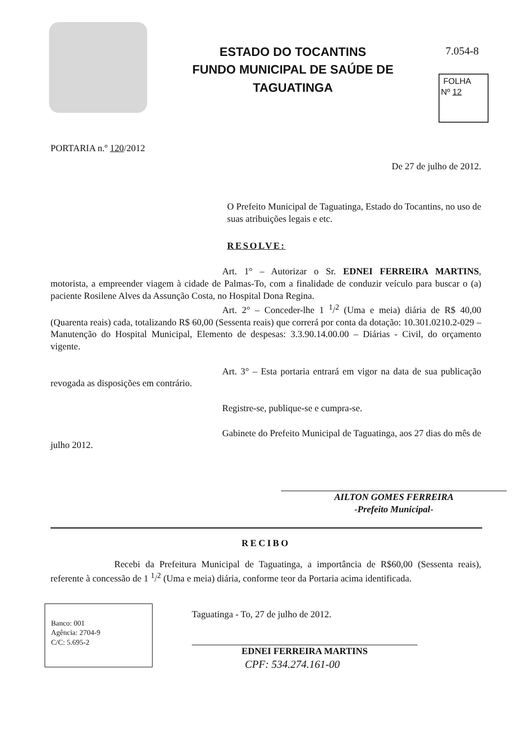ESTADO DO TOCANTINS
FUNDO MUNICIPAL DE SAÚDE DE
TAGUATINGA
7.054-8
FOLHA
Nº 12
PORTARIA n.º 120/2012
De 27 de julho de 2012.
O Prefeito Municipal de Taguatinga, Estado do Tocantins, no uso de suas atribuições legais e etc.
RESOLVE:
Art. 1° – Autorizar o Sr. EDNEI FERREIRA MARTINS, motorista, a empreender viagem à cidade de Palmas-To, com a finalidade de conduzir veículo para buscar o (a) paciente Rosilene Alves da Assunção Costa, no Hospital Dona Regina.
Art. 2° – Conceder-lhe 1 <sup>1</sup>/<sup>2</sup> (Uma e meia) diária de R$ 40,00 (Quarenta reais) cada, totalizando R$ 60,00 (Sessenta reais) que correrá por conta da dotação: 10.301.0210.2-029 – Manutenção do Hospital Municipal, Elemento de despesas: 3.3.90.14.00.00 – Diárias - Civil, do orçamento vigente.
Art. 3° – Esta portaria entrará em vigor na data de sua publicação revogada as disposições em contrário.
Registre-se, publique-se e cumpra-se.
Gabinete do Prefeito Municipal de Taguatinga, aos 27 dias do mês de julho 2012.
AILTON GOMES FERREIRA
-Prefeito Municipal-
RECIBO
Recebi da Prefeitura Municipal de Taguatinga, a importância de R$60,00 (Sessenta reais), referente à concessão de 1 <sup>1</sup>/<sup>2</sup> (Uma e meia) diária, conforme teor da Portaria acima identificada.
Banco: 001
Agência: 2704-9
C/C: 5.695-2
Taguatinga - To, 27 de julho de 2012.
EDNEI FERREIRA MARTINS
CPF: 534.274.161-00